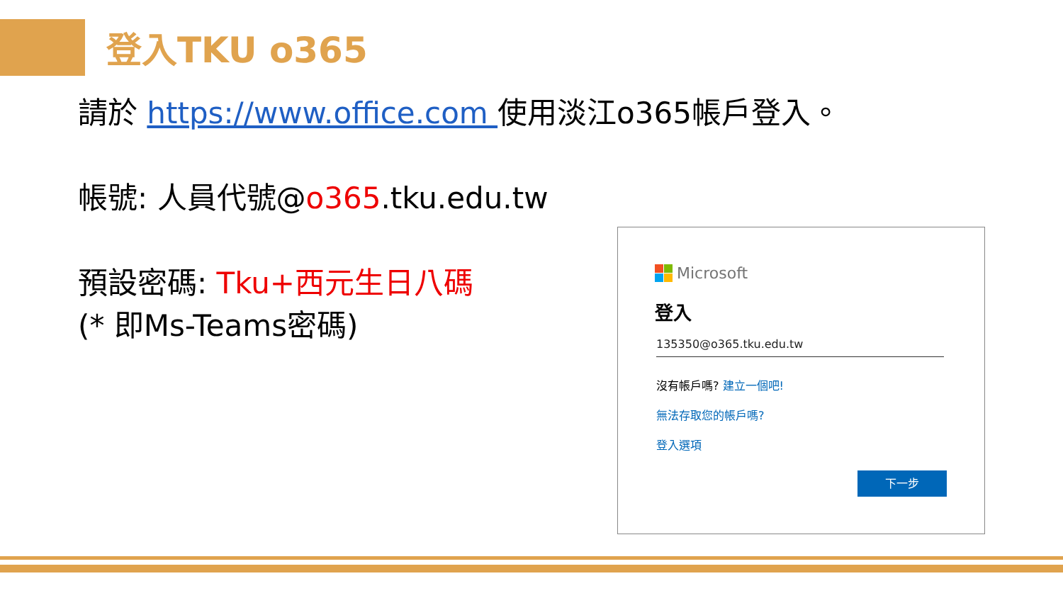登入TKU o365
請於 https://www.office.com 使用淡江o365帳戶登入。
帳號: 人員代號@o365.tku.edu.tw
預設密碼: Tku+西元生日八碼
(* 即Ms-Teams密碼)
Microsoft
登入
135350@o365.tku.edu.tw
沒有帳戶嗎? 建立一個吧!
無法存取您的帳戶嗎?
登入選項
下一步